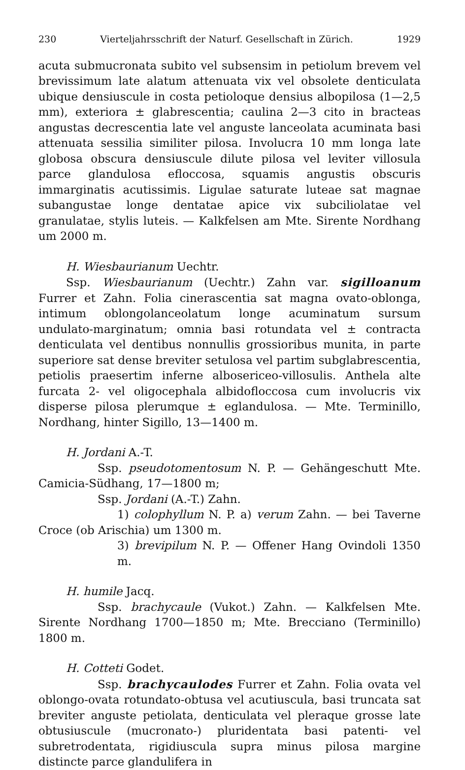230 Vierteljahrsschrift der Naturf. Gesellschaft in Zürich. 1929
acuta submucronata subito vel subsensim in petiolum brevem vel brevissimum late alatum attenuata vix vel obsolete denticulata ubique densiuscule in costa petioloque densius albopilosa (1—2,5 mm), exteriora ± glabrescentia; caulina 2—3 cito in bracteas angustas decrescentia late vel anguste lanceolata acuminata basi attenuata sessilia similiter pilosa. Involucra 10 mm longa late globosa obscura densiuscule dilute pilosa vel leviter villosula parce glandulosa efloccosa, squamis angustis obscuris immarginatis acutissimis. Ligulae saturate luteae sat magnae subangustae longe dentatae apice vix subciliolatae vel granulatae, stylis luteis. — Kalkfelsen am Mte. Sirente Nordhang um 2000 m.
H. Wiesbaurianum Uechtr.
Ssp. Wiesbaurianum (Uechtr.) Zahn var. sigilloanum Furrer et Zahn. Folia cinerascentia sat magna ovato-oblonga, intimum oblongolanceolatum longe acuminatum sursum undulato-marginatum; omnia basi rotundata vel ± contracta denticulata vel dentibus nonnullis grossioribus munita, in parte superiore sat dense breviter setulosa vel partim subglabrescentia, petiolis praesertim inferne albosericeo-villosulis. Anthela alte furcata 2- vel oligocephala albidofloccosa cum involucris vix disperse pilosa plerumque ± eglandulosa. — Mte. Terminillo, Nordhang, hinter Sigillo, 13—1400 m.
H. Jordani A.-T.
Ssp. pseudotomentosum N. P. — Gehängeschutt Mte. Camicia-Südhang, 17—1800 m;
Ssp. Jordani (A.-T.) Zahn.
1) colophyllum N. P. a) verum Zahn. — bei Taverne Croce (ob Arischia) um 1300 m.
3) brevipilum N. P. — Offener Hang Ovindoli 1350 m.
H. humile Jacq.
Ssp. brachycaule (Vukot.) Zahn. — Kalkfelsen Mte. Sirente Nordhang 1700—1850 m; Mte. Brecciano (Terminillo) 1800 m.
H. Cotteti Godet.
Ssp. brachycaulodes Furrer et Zahn. Folia ovata vel oblongo-ovata rotundato-obtusa vel acutiuscula, basi truncata sat breviter anguste petiolata, denticulata vel pleraque grosse late obtusiuscule (mucronato-) pluridentata basi patenti- vel subretrodentata, rigidiuscula supra minus pilosa margine distincte parce glandulifera in